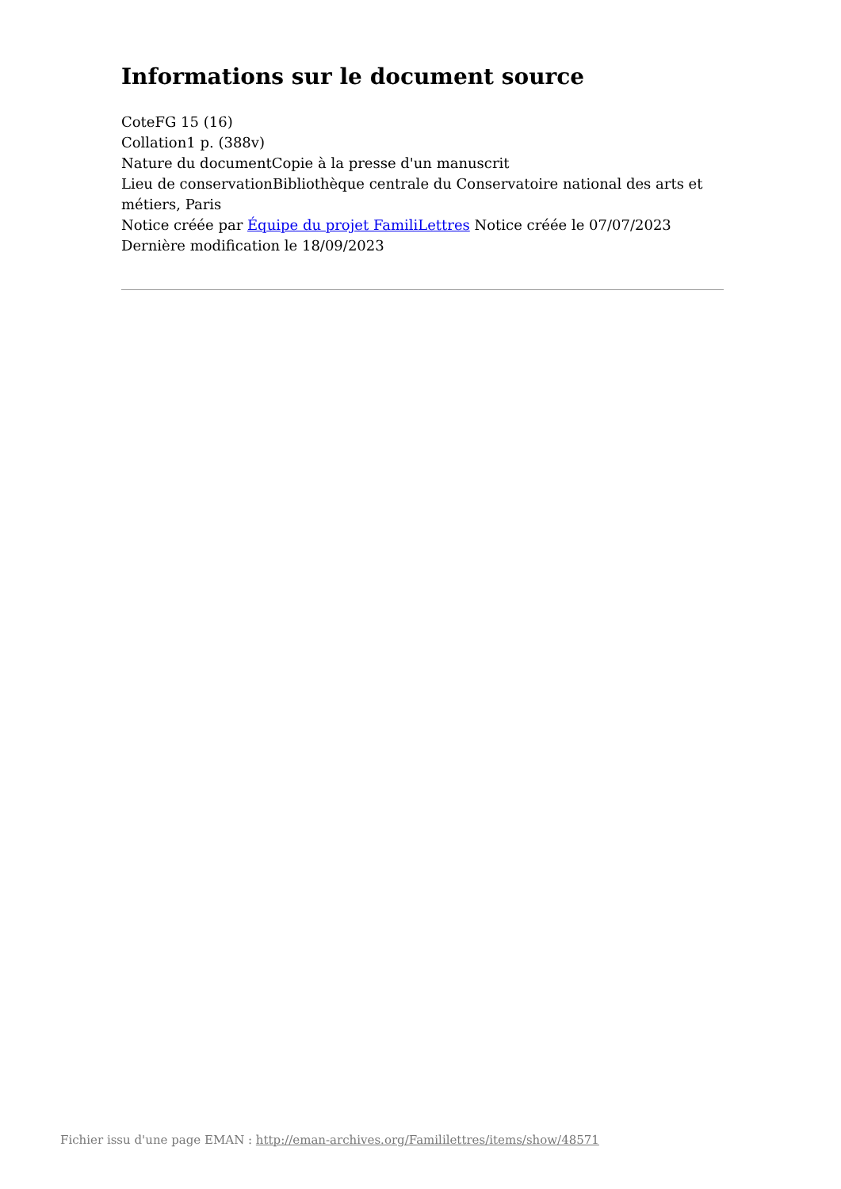Informations sur le document source
CoteFG 15 (16)
Collation1 p. (388v)
Nature du documentCopie à la presse d'un manuscrit
Lieu de conservationBibliothèque centrale du Conservatoire national des arts et métiers, Paris
Notice créée par Équipe du projet FamiliLettres Notice créée le 07/07/2023
Dernière modification le 18/09/2023
Fichier issu d'une page EMAN : http://eman-archives.org/Famililettres/items/show/48571